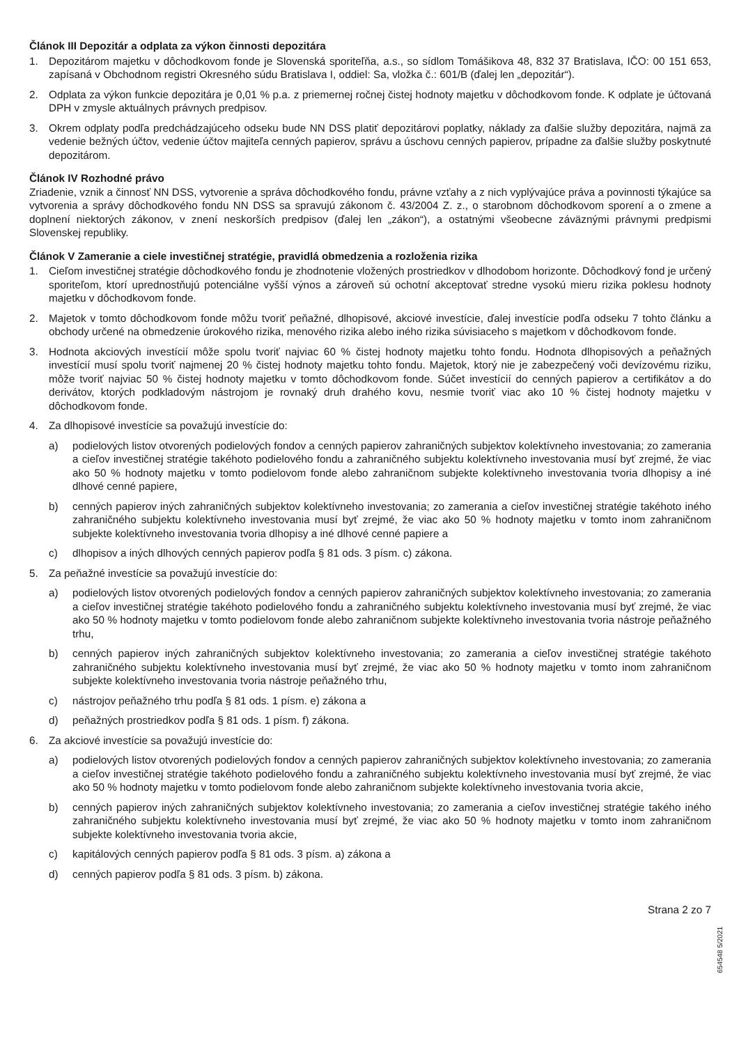Článok III Depozitár a odplata za výkon činnosti depozitára
1. Depozitárom majetku v dôchodkovom fonde je Slovenská sporiteľňa, a.s., so sídlom Tomášikova 48, 832 37 Bratislava, IČO: 00 151 653, zapísaná v Obchodnom registri Okresného súdu Bratislava I, oddiel: Sa, vložka č.: 601/B (ďalej len „depozitár“).
2. Odplata za výkon funkcie depozitára je 0,01 % p.a. z priemernej ročnej čistej hodnoty majetku v dôchodkovom fonde. K odplate je účtovaná DPH v zmysle aktuálnych právnych predpisov.
3. Okrem odplaty podľa predchádzajúceho odseku bude NN DSS platiť depozitárovi poplatky, náklady za ďalšie služby depozitára, najmä za vedenie bežných účtov, vedenie účtov majiteľa cenných papierov, správu a úschovu cenných papierov, prípadne za ďalšie služby poskytnuté depozitárom.
Článok IV Rozhodné právo
Zriadenie, vznik a činnosť NN DSS, vytvorenie a správa dôchodkového fondu, právne vzťahy a z nich vyplývajúce práva a povinnosti týkajúce sa vytvorenia a správy dôchodkového fondu NN DSS sa spravujú zákonom č. 43/2004 Z. z., o starobnom dôchodkovom sporení a o zmene a doplnení niektorých zákonov, v znení neskorších predpisov (ďalej len „zákon“), a ostatnými všeobecne záväznými právnymi predpismi Slovenskej republiky.
Článok V Zameranie a ciele investičnej stratégie, pravidlá obmedzenia a rozloženia rizika
1. Cieľom investičnej stratégie dôchodkového fondu je zhodnotenie vložených prostriedkov v dlhodobom horizonte. Dôchodkový fond je určený sporiteľom, ktorí uprednostňujú potenciálne vyšší výnos a zároveň sú ochotní akceptovať stredne vysokú mieru rizika poklesu hodnoty majetku v dôchodkovom fonde.
2. Majetok v tomto dôchodkovom fonde môžu tvoriť peňažné, dlhopisové, akciové investície, ďalej investície podľa odseku 7 tohto článku a obchody určené na obmedzenie úrokového rizika, menového rizika alebo iného rizika súvisiaceho s majetkom v dôchodkovom fonde.
3. Hodnota akciových investícií môže spolu tvoriť najviac 60 % čistej hodnoty majetku tohto fondu. Hodnota dlhopisových a peňažných investícií musí spolu tvoriť najmenej 20 % čistej hodnoty majetku tohto fondu. Majetok, ktorý nie je zabezpečený voči devízovému riziku, môže tvoriť najviac 50 % čistej hodnoty majetku v tomto dôchodkovom fonde. Súčet investícií do cenných papierov a certifikátov a do derivátov, ktorých podkladovým nástrojom je rovnaký druh drahého kovu, nesmie tvoriť viac ako 10 % čistej hodnoty majetku v dôchodkovom fonde.
4. Za dlhopisové investície sa považujú investície do:
a) podielových listov otvorených podielových fondov a cenných papierov zahraničných subjektov kolektívneho investovania; zo zamerania a cieľov investičnej stratégie takéhoto podielového fondu a zahraničného subjektu kolektívneho investovania musí byť zrejmé, že viac ako 50 % hodnoty majetku v tomto podielovom fonde alebo zahraničnom subjekte kolektívneho investovania tvoria dlhopisy a iné dlhové cenné papiere,
b) cenných papierov iných zahraničných subjektov kolektívneho investovania; zo zamerania a cieľov investičnej stratégie takéhoto iného zahraničného subjektu kolektívneho investovania musí byť zrejmé, že viac ako 50 % hodnoty majetku v tomto inom zahraničnom subjekte kolektívneho investovania tvoria dlhopisy a iné dlhové cenné papiere a
c) dlhopisov a iných dlhových cenných papierov podľa § 81 ods. 3 písm. c) zákona.
5. Za peňažné investície sa považujú investície do:
a) podielových listov otvorených podielových fondov a cenných papierov zahraničných subjektov kolektívneho investovania; zo zamerania a cieľov investičnej stratégie takéhoto podielového fondu a zahraničného subjektu kolektívneho investovania musí byť zrejmé, že viac ako 50 % hodnoty majetku v tomto podielovom fonde alebo zahraničnom subjekte kolektívneho investovania tvoria nástroje peňažného trhu,
b) cenných papierov iných zahraničných subjektov kolektívneho investovania; zo zamerania a cieľov investičnej stratégie takéhoto zahraničného subjektu kolektívneho investovania musí byť zrejmé, že viac ako 50 % hodnoty majetku v tomto inom zahraničnom subjekte kolektívneho investovania tvoria nástroje peňažného trhu,
c) nástrojov peňažného trhu podľa § 81 ods. 1 písm. e) zákona a
d) peňažných prostriedkov podľa § 81 ods. 1 písm. f) zákona.
6. Za akciové investície sa považujú investície do:
a) podielových listov otvorených podielových fondov a cenných papierov zahraničných subjektov kolektívneho investovania; zo zamerania a cieľov investičnej stratégie takéhoto podielového fondu a zahraničného subjektu kolektívneho investovania musí byť zrejmé, že viac ako 50 % hodnoty majetku v tomto podielovom fonde alebo zahraničnom subjekte kolektívneho investovania tvoria akcie,
b) cenných papierov iných zahraničných subjektov kolektívneho investovania; zo zamerania a cieľov investičnej stratégie takého iného zahraničného subjektu kolektívneho investovania musí byť zrejmé, že viac ako 50 % hodnoty majetku v tomto inom zahraničnom subjekte kolektívneho investovania tvoria akcie,
c) kapitálových cenných papierov podľa § 81 ods. 3 písm. a) zákona a
d) cenných papierov podľa § 81 ods. 3 písm. b) zákona.
Strana 2 zo 7
654548 5/2021